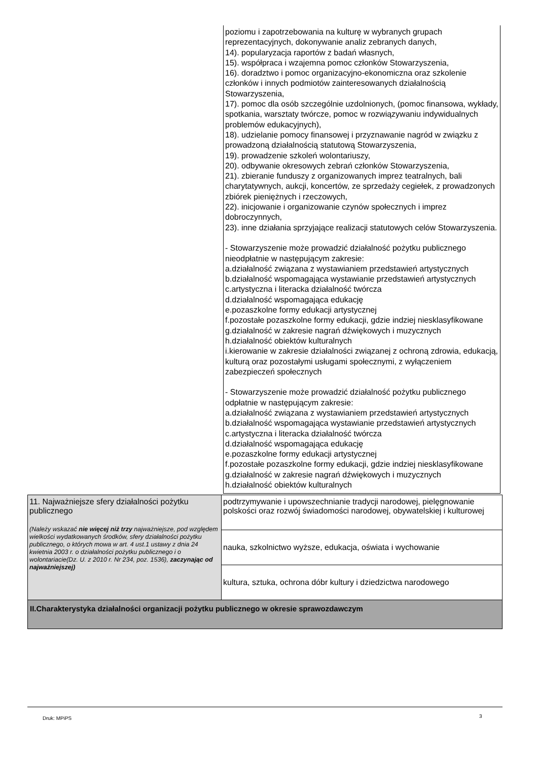poziomu i zapotrzebowania na kulturę w wybranych grupach reprezentacyjnych, dokonywanie analiz zebranych danych,
14). popularyzacja raportów z badań własnych,
15). współpraca i wzajemna pomoc członków Stowarzyszenia,
16). doradztwo i pomoc organizacyjno-ekonomiczna oraz szkolenie członków i innych podmiotów zainteresowanych działalnością Stowarzyszenia,
17). pomoc dla osób szczególnie uzdolnionych, (pomoc finansowa, wykłady, spotkania, warsztaty twórcze, pomoc w rozwiązywaniu indywidualnych problemów edukacyjnych),
18). udzielanie pomocy finansowej i przyznawanie nagród w związku z prowadzoną działalnością statutową Stowarzyszenia,
19). prowadzenie szkoleń wolontariuszy,
20). odbywanie okresowych zebrań członków Stowarzyszenia,
21). zbieranie funduszy z organizowanych imprez teatralnych, bali charytatywnych, aukcji, koncertów, ze sprzedaży cegiełek, z prowadzonych zbiórek pieniężnych i rzeczowych,
22). inicjowanie i organizowanie czynów społecznych i imprez dobroczynnych,
23). inne działania sprzyjające realizacji statutowych celów Stowarzyszenia.
- Stowarzyszenie może prowadzić działalność pożytku publicznego nieodpłatnie w następującym zakresie:
a.działalność związana z wystawianiem przedstawień artystycznych
b.działalność wspomagająca wystawianie przedstawień artystycznych
c.artystyczna i literacka działalność twórcza
d.działalność wspomagająca edukację
e.pozaszkolne formy edukacji artystycznej
f.pozostałe pozaszkolne formy edukacji, gdzie indziej niesklasyfikowane
g.działalność w zakresie nagrań dźwiękowych i muzycznych
h.działalność obiektów kulturalnych
i.kierowanie w zakresie działalności związanej z ochroną zdrowia, edukacją, kulturą oraz pozostałymi usługami społecznymi, z wyłączeniem zabezpieczeń społecznych
- Stowarzyszenie może prowadzić działalność pożytku publicznego odpłatnie w następującym zakresie:
a.działalność związana z wystawianiem przedstawień artystycznych
b.działalność wspomagająca wystawianie przedstawień artystycznych
c.artystyczna i literacka działalność twórcza
d.działalność wspomagająca edukację
e.pozaszkolne formy edukacji artystycznej
f.pozostałe pozaszkolne formy edukacji, gdzie indziej niesklasyfikowane
g.działalność w zakresie nagrań dźwiękowych i muzycznych
h.działalność obiektów kulturalnych
| 11. Najważniejsze sfery działalności pożytku publicznego (Należy wskazać nie więcej niż trzy najważniejsze, pod względem wielkości wydatkowanych środków, sfery działalności pożytku publicznego, o których mowa w art. 4 ust.1 ustawy z dnia 24 kwietnia 2003 r. o działalności pożytku publicznego i o wolontariacie(Dz. U. z 2010 r. Nr 234, poz. 1536), zaczynając od najważniejszej) | podtrzymywanie i upowszechnianie tradycji narodowej, pielęgnowanie polskości oraz rozwój świadomości narodowej, obywatelskiej i kulturowej |
| | nauka, szkolnictwo wyższe, edukacja, oświata i wychowanie |
| | kultura, sztuka, ochrona dóbr kultury i dziedzictwa narodowego |
| II.Charakterystyka działalności organizacji pożytku publicznego w okresie sprawozdawczym | |
Druk: MPiPS 3